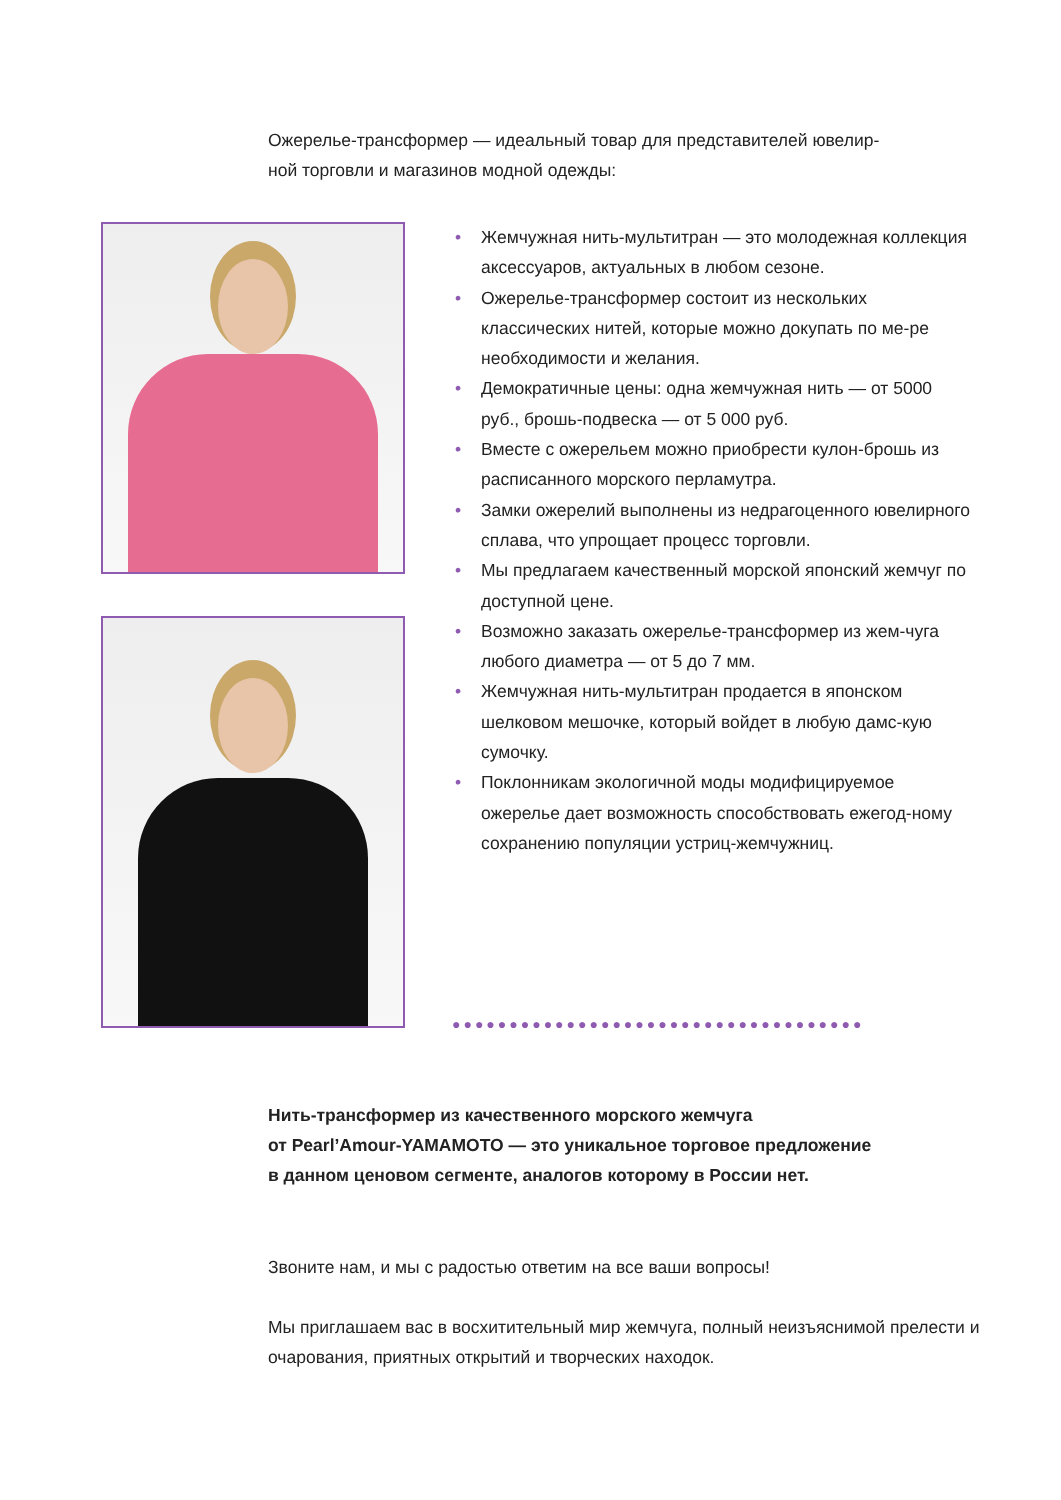Ожерелье-трансформер — идеальный товар для представителей ювелир-
ной торговли и магазинов модной одежды:
• Жемчужная нить-мультитран — это молодежная коллекция аксессуаров, актуальных в любом сезоне.
• Ожерелье-трансформер состоит из нескольких классических нитей, которые можно докупать по ме-ре необходимости и желания.
• Демократичные цены: одна жемчужная нить — от 5000 руб., брошь-подвеска — от 5 000 руб.
• Вместе с ожерельем можно приобрести кулон-брошь из расписанного морского перламутра.
• Замки ожерелий выполнены из недрагоценного ювелирного сплава, что упрощает процесс торговли.
• Мы предлагаем качественный морской японский жемчуг по доступной цене.
• Возможно заказать ожерелье-трансформер из жем-чуга любого диаметра — от 5 до 7 мм.
• Жемчужная нить-мультитран продается в японском шелковом мешочке, который войдет в любую дамс-кую сумочку.
• Поклонникам экологичной моды модифицируемое ожерелье дает возможность способствовать ежегод-ному сохранению популяции устриц-жемчужниц.
●●●●●●●●●●●●●●●●●●●●●●●●●●●●●●●●●●●●
Нить-трансформер из качественного морского жемчуга
от Pearl’Amour-YAMAMOTO — это уникальное торговое предложение
в данном ценовом сегменте, аналогов которому в России нет.
Звоните нам, и мы с радостью ответим на все ваши вопросы!
Мы приглашаем вас в восхитительный мир жемчуга, полный неизъяснимой прелести и очарования, приятных открытий и творческих находок.